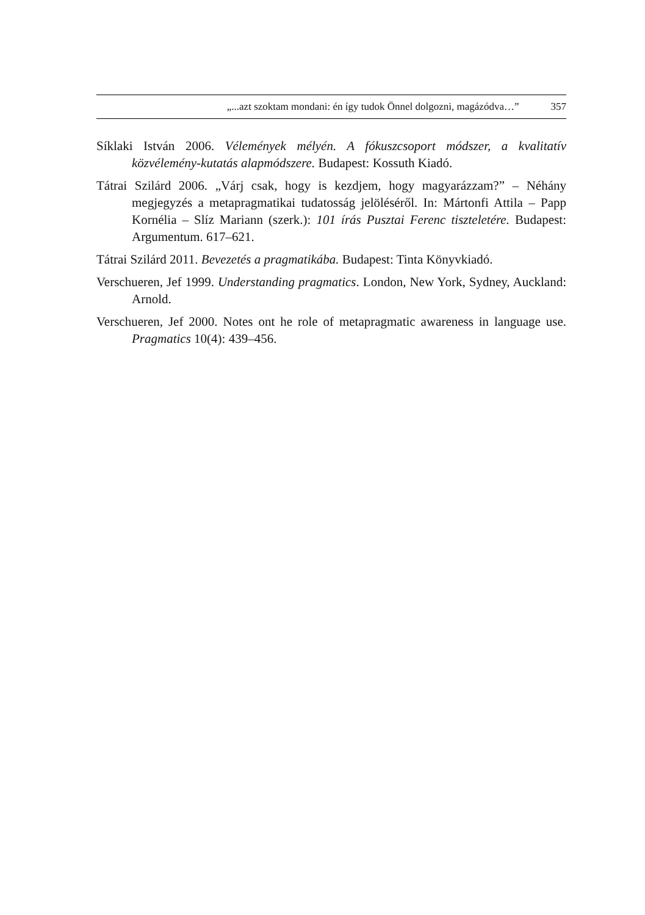„...azt szoktam mondani: én így tudok Önnel dolgozni, magázódva…” 357
Síklaki István 2006. Vélemények mélyén. A fókuszcsoport módszer, a kvalitatív közvélemény-kutatás alapmódszere. Budapest: Kossuth Kiadó.
Tátrai Szilárd 2006. „Várj csak, hogy is kezdjem, hogy magyarázzam?” – Néhány megjegyzés a metapragmatikai tudatosság jelöléséről. In: Mártonfi Attila – Papp Kornélia – Slíz Mariann (szerk.): 101 írás Pusztai Ferenc tiszteletére. Budapest: Argumentum. 617–621.
Tátrai Szilárd 2011. Bevezetés a pragmatikába. Budapest: Tinta Könyvkiadó.
Verschueren, Jef 1999. Understanding pragmatics. London, New York, Sydney, Auckland: Arnold.
Verschueren, Jef 2000. Notes ont he role of metapragmatic awareness in language use. Pragmatics 10(4): 439–456.